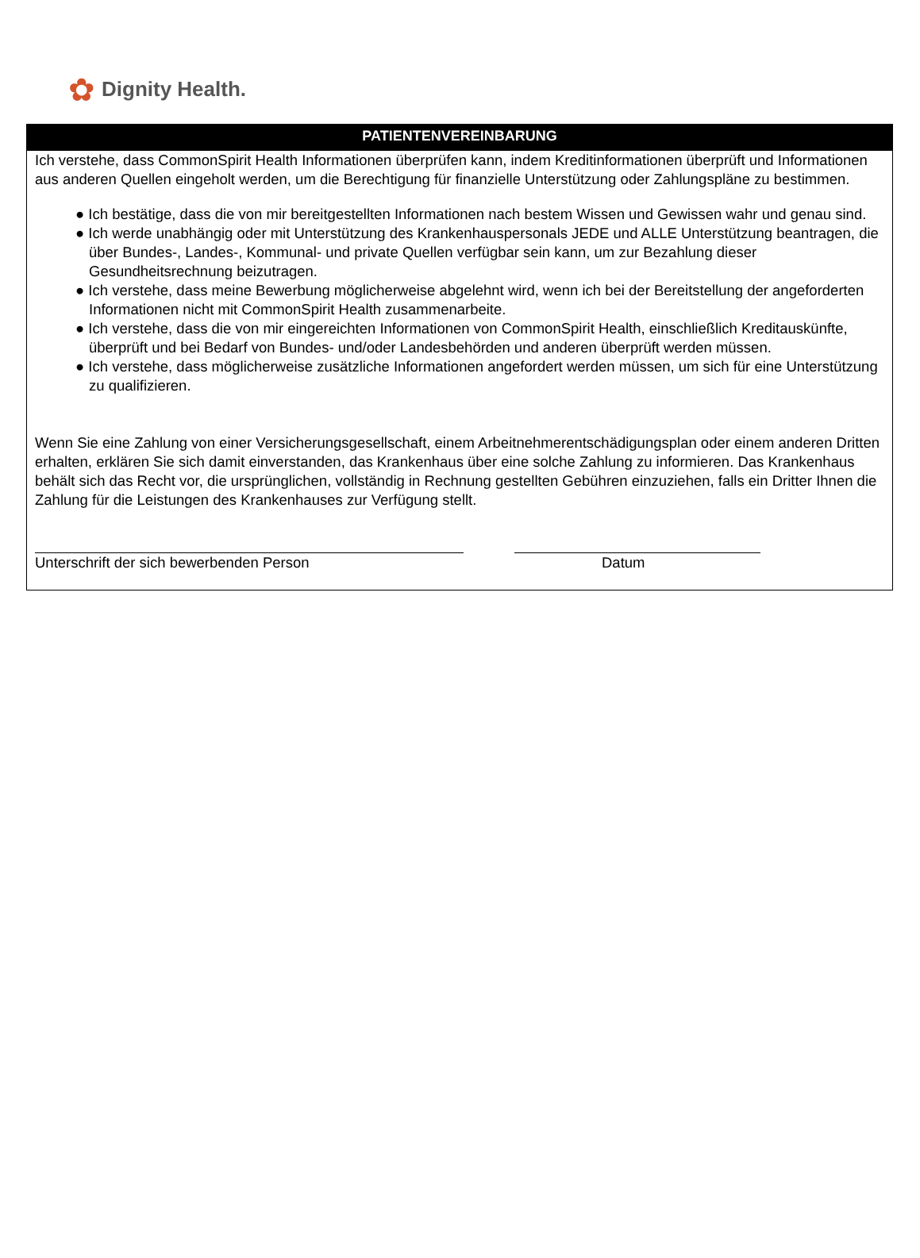✿ Dignity Health.
PATIENTENVEREINBARUNG
Ich verstehe, dass CommonSpirit Health Informationen überprüfen kann, indem Kreditinformationen überprüft und Informationen aus anderen Quellen eingeholt werden, um die Berechtigung für finanzielle Unterstützung oder Zahlungspläne zu bestimmen.
● Ich bestätige, dass die von mir bereitgestellten Informationen nach bestem Wissen und Gewissen wahr und genau sind.
● Ich werde unabhängig oder mit Unterstützung des Krankenhauspersonals JEDE und ALLE Unterstützung beantragen, die über Bundes-, Landes-, Kommunal- und private Quellen verfügbar sein kann, um zur Bezahlung dieser Gesundheitsrechnung beizutragen.
● Ich verstehe, dass meine Bewerbung möglicherweise abgelehnt wird, wenn ich bei der Bereitstellung der angeforderten Informationen nicht mit CommonSpirit Health zusammenarbeite.
● Ich verstehe, dass die von mir eingereichten Informationen von CommonSpirit Health, einschließlich Kreditauskünfte, überprüft und bei Bedarf von Bundes- und/oder Landesbehörden und anderen überprüft werden müssen.
● Ich verstehe, dass möglicherweise zusätzliche Informationen angefordert werden müssen, um sich für eine Unterstützung zu qualifizieren.
Wenn Sie eine Zahlung von einer Versicherungsgesellschaft, einem Arbeitnehmerentschädigungsplan oder einem anderen Dritten erhalten, erklären Sie sich damit einverstanden, das Krankenhaus über eine solche Zahlung zu informieren. Das Krankenhaus behält sich das Recht vor, die ursprünglichen, vollständig in Rechnung gestellten Gebühren einzuziehen, falls ein Dritter Ihnen die Zahlung für die Leistungen des Krankenhauses zur Verfügung stellt.
Unterschrift der sich bewerbenden Person Datum